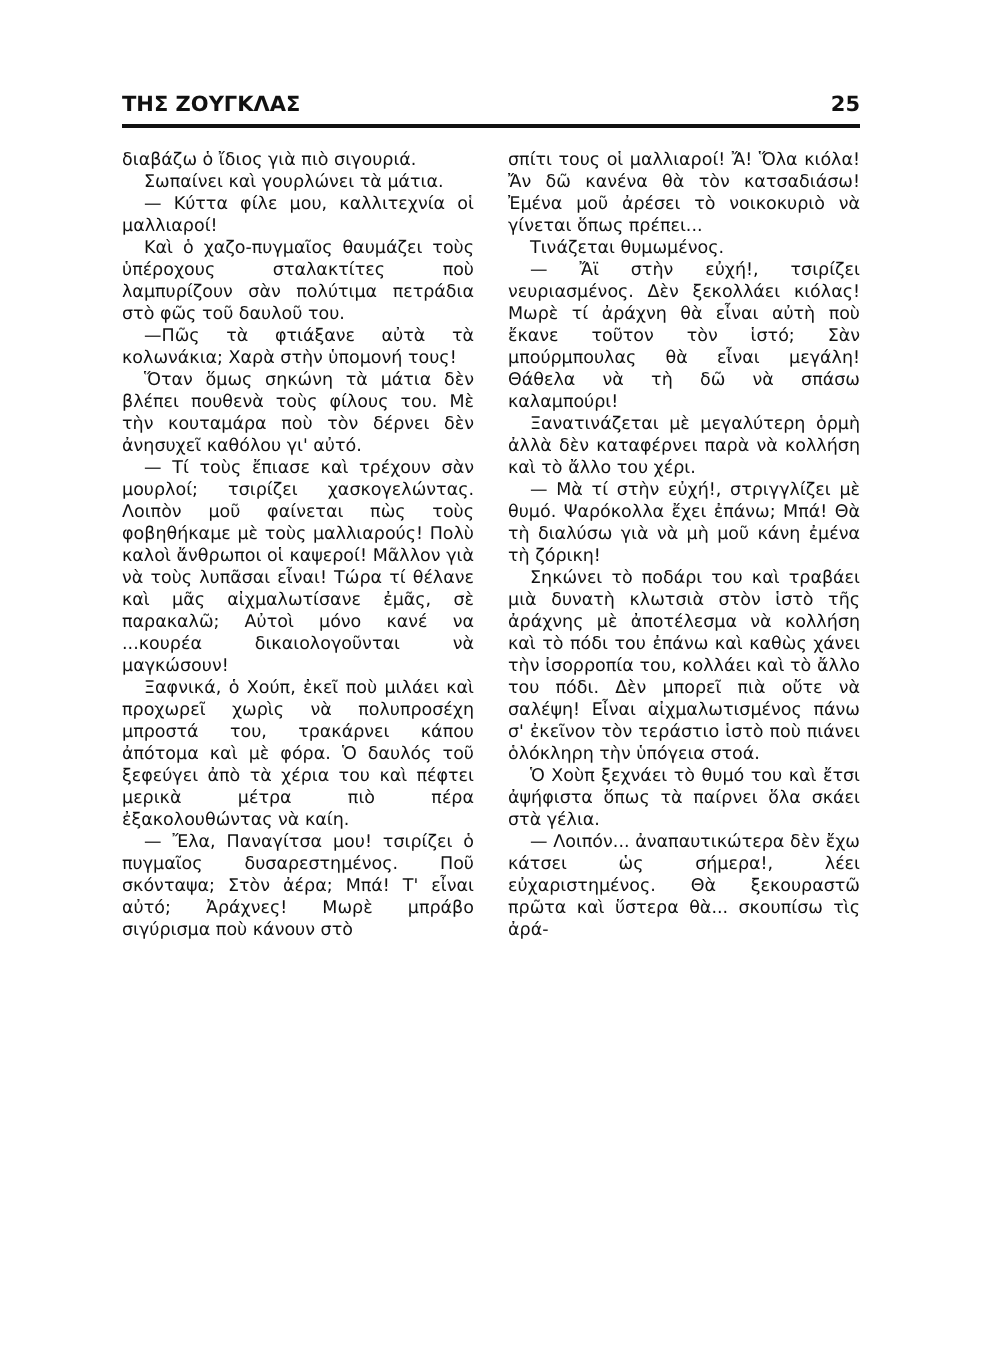ΤΗΣ ΖΟΥΓΚΛΑΣ 25
διαβάζω ὁ ἴδιος γιὰ πιὸ σιγουριά.
Σωπαίνει καὶ γουρλώνει τὰ μάτια.
— Κύττα φίλε μου, καλλιτεχνία οἱ μαλλιαροί!
Καὶ ὁ χαζο-πυγμαῖος θαυμάζει τοὺς ὑπέροχους σταλακτίτες ποὺ λαμπυρίζουν σὰν πολύτιμα πετράδια στὸ φῶς τοῦ δαυλοῦ του.
—Πῶς τὰ φτιάξανε αὐτὰ τὰ κολωνάκια; Χαρὰ στὴν ὑπομονή τους!
Ὅταν ὅμως σηκώνη τὰ μάτια δὲν βλέπει πουθενὰ τοὺς φίλους του. Μὲ τὴν κουταμάρα ποὺ τὸν δέρνει δὲν ἀνησυχεῖ καθόλου γι' αὐτό.
— Τί τοὺς ἔπιασε καὶ τρέχουν σὰν μουρλοί; τσιρίζει χασκογελώντας. Λοιπὸν μοῦ φαίνεται πὼς τοὺς φοβηθήκαμε μὲ τοὺς μαλλιαρούς! Πολὺ καλοὶ ἄνθρωποι οἱ καψεροί! Μᾶλλον γιὰ νὰ τοὺς λυπᾶσαι εἶναι! Τώρα τί θέλανε καὶ μᾶς αἰχμαλωτίσανε ἐμᾶς, σὲ παρακαλῶ; Αὐτοὶ μόνο κανέ να ...κουρέα δικαιολογοῦνται νὰ μαγκώσουν!
Ξαφνικά, ὁ Χούπ, ἐκεῖ ποὺ μιλάει καὶ προχωρεῖ χωρὶς νὰ πολυπροσέχη μπροστά του, τρακάρνει κάπου ἀπότομα καὶ μὲ φόρα. Ὁ δαυλός τοῦ ξεφεύγει ἀπὸ τὰ χέρια του καὶ πέφτει μερικὰ μέτρα πιὸ πέρα ἐξακολουθώντας νὰ καίη.
— Ἔλα, Παναγίτσα μου! τσιρίζει ὁ πυγμαῖος δυσαρεστημένος. Ποῦ σκόνταψα; Στὸν ἀέρα; Μπά! Τ' εἶναι αὐτό; Ἀράχνες! Μωρὲ μπράβο σιγύρισμα ποὺ κάνουν στὸ
σπίτι τους οἱ μαλλιαροί! Ἄ! Ὅλα κιόλα! Ἄν δῶ κανένα θὰ τὸν κατσαδιάσω! Ἐμένα μοῦ ἀρέσει τὸ νοικοκυριὸ νὰ γίνεται ὅπως πρέπει...
Τινάζεται θυμωμένος.
— Ἄϊ στὴν εὐχή!, τσιρίζει νευριασμένος. Δὲν ξεκολλάει κιόλας! Μωρὲ τί ἀράχνη θὰ εἶναι αὐτὴ ποὺ ἔκανε τοῦτον τὸν ἱστό; Σὰν μπούρμπουλας θὰ εἶναι μεγάλη! Θάθελα νὰ τὴ δῶ νὰ σπάσω καλαμπούρι!
Ξανατινάζεται μὲ μεγαλύτερη ὁρμὴ ἀλλὰ δὲν καταφέρνει παρὰ νὰ κολλήση καὶ τὸ ἄλλο του χέρι.
— Μὰ τί στὴν εὐχή!, στριγγλίζει μὲ θυμό. Ψαρόκολλα ἔχει ἐπάνω; Μπά! Θὰ τὴ διαλύσω γιὰ νὰ μὴ μοῦ κάνη ἐμένα τὴ ζόρικη!
Σηκώνει τὸ ποδάρι του καὶ τραβάει μιὰ δυνατὴ κλωτσιὰ στὸν ἱστὸ τῆς ἀράχνης μὲ ἀποτέλεσμα νὰ κολλήση καὶ τὸ πόδι του ἐπάνω καὶ καθὼς χάνει τὴν ἰσορροπία του, κολλάει καὶ τὸ ἄλλο του πόδι. Δὲν μπορεῖ πιὰ οὔτε νὰ σαλέψη! Εἶναι αἰχμαλωτισμένος πάνω σ' ἐκεῖνον τὸν τεράστιο ἱστὸ ποὺ πιάνει ὁλόκληρη τὴν ὑπόγεια στοά.
Ὁ Χοὺπ ξεχνάει τὸ θυμό του καὶ ἔτσι ἀψήφιστα ὅπως τὰ παίρνει ὅλα σκάει στὰ γέλια.
— Λοιπόν... ἀναπαυτικώτερα δὲν ἔχω κάτσει ὡς σήμερα!, λέει εὐχαριστημένος. Θὰ ξεκουραστῶ πρῶτα καὶ ὕστερα θὰ... σκουπίσω τὶς ἀρά-